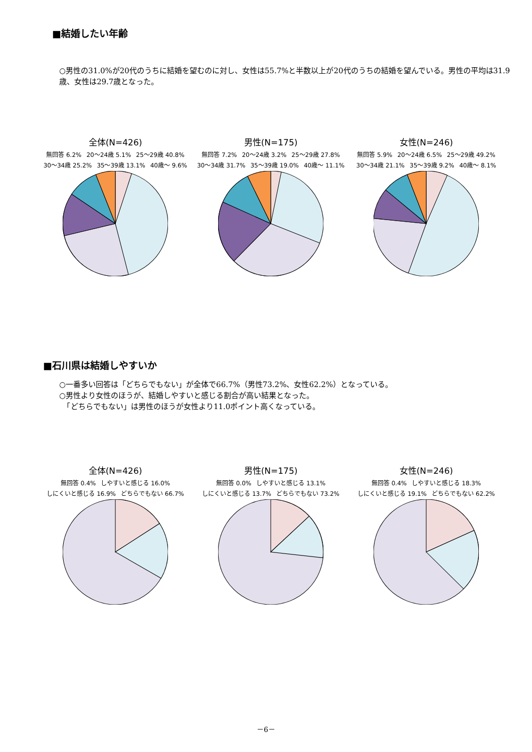■結婚したい年齢
○男性の31.0%が20代のうちに結婚を望むのに対し、女性は55.7%と半数以上が20代のうちの結婚を望んでいる。男性の平均は31.9歳、女性は29.7歳となった。
全体(N=426)
無回答 6.2% 20～24歳 5.1% 25～29歳 40.8% 30～34歳 25.2% 35～39歳 13.1% 40歳～ 9.6%
男性(N=175)
無回答 7.2% 20～24歳 3.2% 25～29歳 27.8% 30～34歳 31.7% 35～39歳 19.0% 40歳～ 11.1%
女性(N=246)
無回答 5.9% 20～24歳 6.5% 25～29歳 49.2% 30～34歳 21.1% 35～39歳 9.2% 40歳～ 8.1%
■石川県は結婚しやすいか
○一番多い回答は「どちらでもない」が全体で66.7%（男性73.2%、女性62.2%）となっている。
○男性より女性のほうが、結婚しやすいと感じる割合が高い結果となった。
　「どちらでもない」は男性のほうが女性より11.0ポイント高くなっている。
全体(N=426)
無回答 0.4% しやすいと感じる 16.0% しにくいと感じる 16.9% どちらでもない 66.7%
男性(N=175)
無回答 0.0% しやすいと感じる 13.1% しにくいと感じる 13.7% どちらでもない 73.2%
女性(N=246)
無回答 0.4% しやすいと感じる 18.3% しにくいと感じる 19.1% どちらでもない 62.2%
－6－